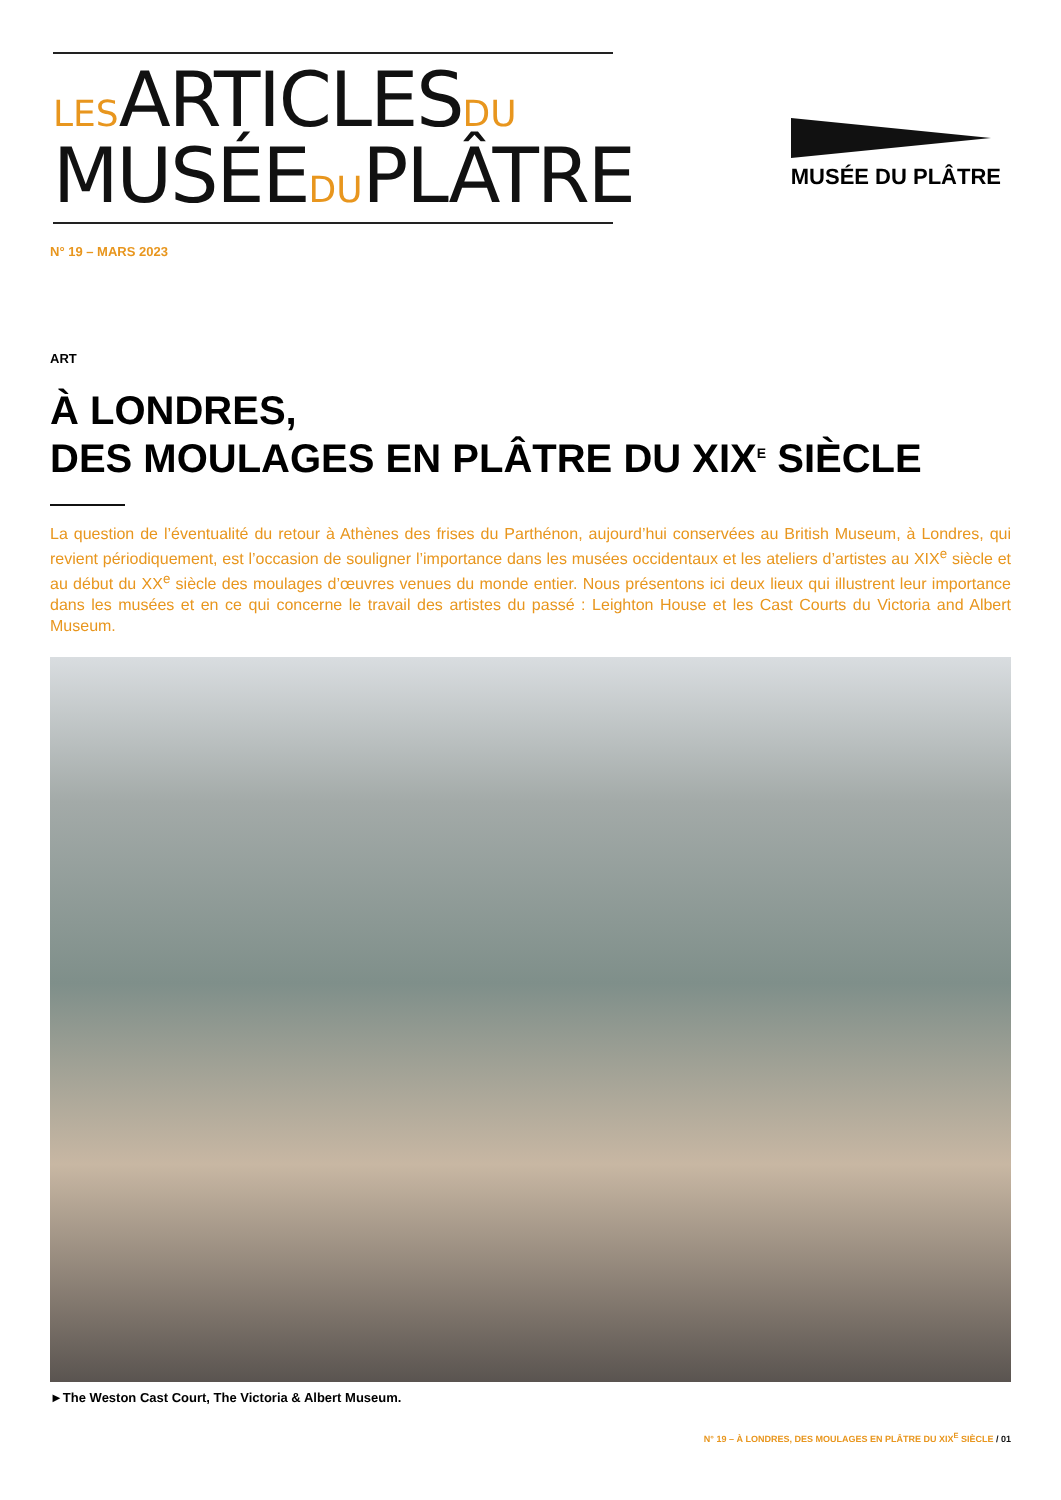LES ARTICLES DU
MUSÉE DU PLÂTRE
MUSÉE DU PLÂTRE
N° 19 – MARS 2023
ART
À LONDRES,
DES MOULAGES EN PLÂTRE DU XIX<sup>E</sup> SIÈCLE
La question de l’éventualité du retour à Athènes des frises du Parthénon, aujourd’hui conservées au British Museum, à Londres, qui revient périodiquement, est l’occasion de souligner l’importance dans les musées occidentaux et les ateliers d’artistes au XIX<sup>e</sup> siècle et au début du XX<sup>e</sup> siècle des moulages d’œuvres venues du monde entier. Nous présentons ici deux lieux qui illustrent leur importance dans les musées et en ce qui concerne le travail des artistes du passé : Leighton House et les Cast Courts du Victoria and Albert Museum.
►The Weston Cast Court, The Victoria & Albert Museum.
N° 19 – À LONDRES, DES MOULAGES EN PLÂTRE DU XIX<sup>E</sup> SIÈCLE / 01